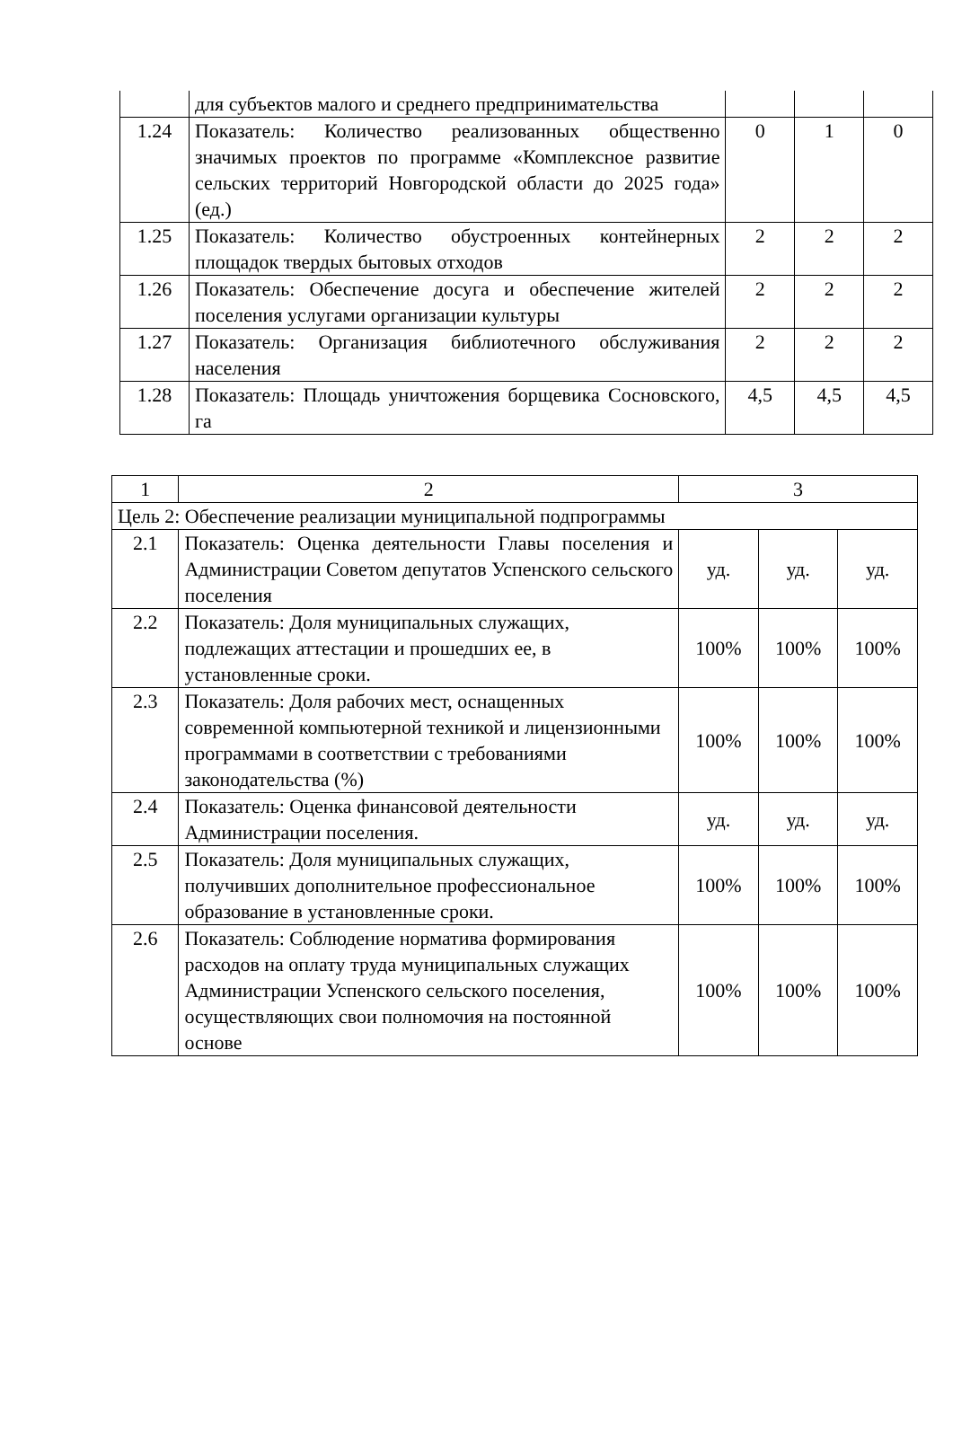| | для субъектов малого и среднего предпринимательства | | | |
| 1.24 | Показатель: Количество реализованных общественно значимых проектов по программе «Комплексное развитие сельских территорий Новгородской области до 2025 года» (ед.) | 0 | 1 | 0 |
| 1.25 | Показатель: Количество обустроенных контейнерных площадок твердых бытовых отходов | 2 | 2 | 2 |
| 1.26 | Показатель: Обеспечение досуга и обеспечение жителей поселения услугами организации культуры | 2 | 2 | 2 |
| 1.27 | Показатель: Организация библиотечного обслуживания населения | 2 | 2 | 2 |
| 1.28 | Показатель: Площадь уничтожения борщевика Сосновского, га | 4,5 | 4,5 | 4,5 |
| 1 | 2 | 3 | | |
| Цель 2: Обеспечение реализации муниципальной подпрограммы | | | | |
| 2.1 | Показатель: Оценка деятельности Главы поселения и Администрации Советом депутатов Успенского сельского поселения | уд. | уд. | уд. |
| 2.2 | Показатель: Доля муниципальных служащих, подлежащих аттестации и прошедших ее, в установленные сроки. | 100% | 100% | 100% |
| 2.3 | Показатель: Доля рабочих мест, оснащенных современной компьютерной техникой и лицензионными программами в соответствии с требованиями законодательства (%) | 100% | 100% | 100% |
| 2.4 | Показатель: Оценка финансовой деятельности Администрации поселения. | уд. | уд. | уд. |
| 2.5 | Показатель: Доля муниципальных служащих, получивших дополнительное профессиональное образование в установленные сроки. | 100% | 100% | 100% |
| 2.6 | Показатель: Соблюдение норматива формирования расходов на оплату труда муниципальных служащих Администрации Успенского сельского поселения, осуществляющих свои полномочия на постоянной основе | 100% | 100% | 100% |